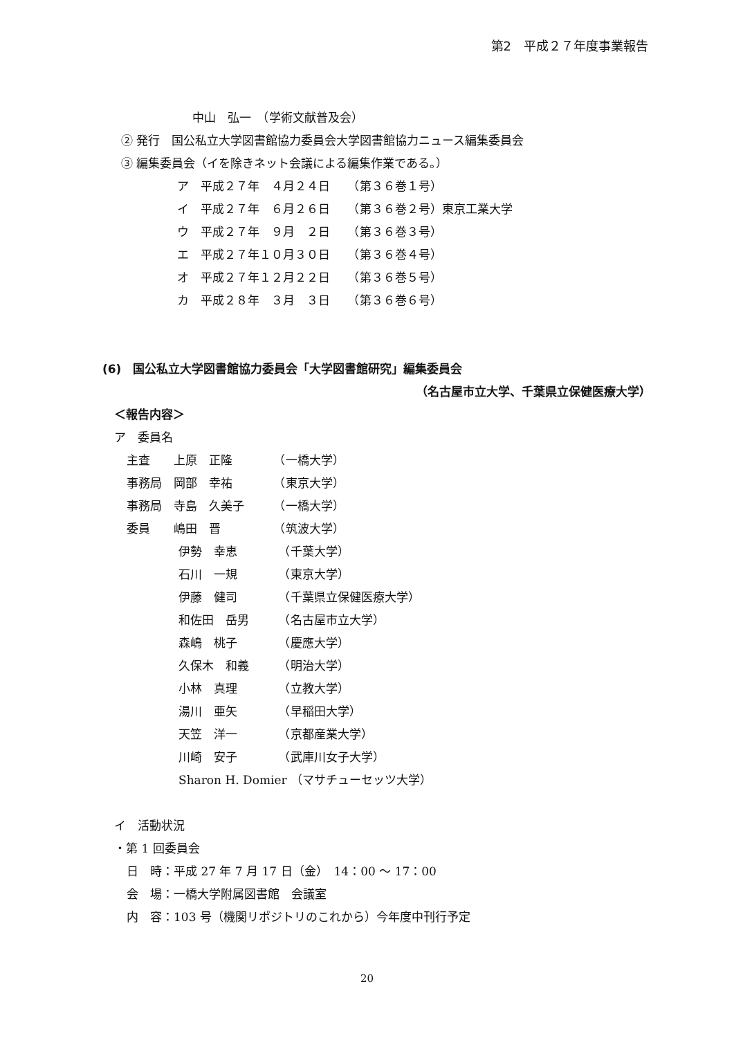第2　平成２７年度事業報告
中山　弘一　（学術文献普及会）
② 発行　国公私立大学図書館協力委員会大学図書館協力ニュース編集委員会
③ 編集委員会（イを除きネット会議による編集作業である。）
ア　平成２７年　４月２４日　　（第３６巻１号）
イ　平成２７年　６月２６日　　（第３６巻２号）東京工業大学
ウ　平成２７年　９月　２日　　（第３６巻３号）
エ　平成２７年１０月３０日　　（第３６巻４号）
オ　平成２７年１２月２２日　　（第３６巻５号）
カ　平成２８年　３月　３日　　（第３６巻６号）
(6)　国公私立大学図書館協力委員会「大学図書館研究」編集委員会
（名古屋市立大学、千葉県立保健医療大学）
＜報告内容＞
ア　委員名
主査　　上原　正隆　　　　（一橋大学）
事務局　岡部　幸祐　　　　（東京大学）
事務局　寺島　久美子　　　（一橋大学）
委員　　嶋田　晋　　　　　（筑波大学）
伊勢　幸恵　　　　（千葉大学）
石川　一規　　　　（東京大学）
伊藤　健司　　　　（千葉県立保健医療大学）
和佐田　岳男　　　（名古屋市立大学）
森嶋　桃子　　　　（慶應大学）
久保木　和義　　　（明治大学）
小林　真理　　　　（立教大学）
湯川　亜矢　　　　（早稲田大学）
天笠　洋一　　　　（京都産業大学）
川崎　安子　　　　（武庫川女子大学）
Sharon H. Domier （マサチューセッツ大学）
イ　活動状況
・第 1 回委員会
日　時：平成 27 年 7 月 17 日（金）　14：00 ～ 17：00
会　場：一橋大学附属図書館　会議室
内　容：103 号（機関リポジトリのこれから）今年度中刊行予定
20